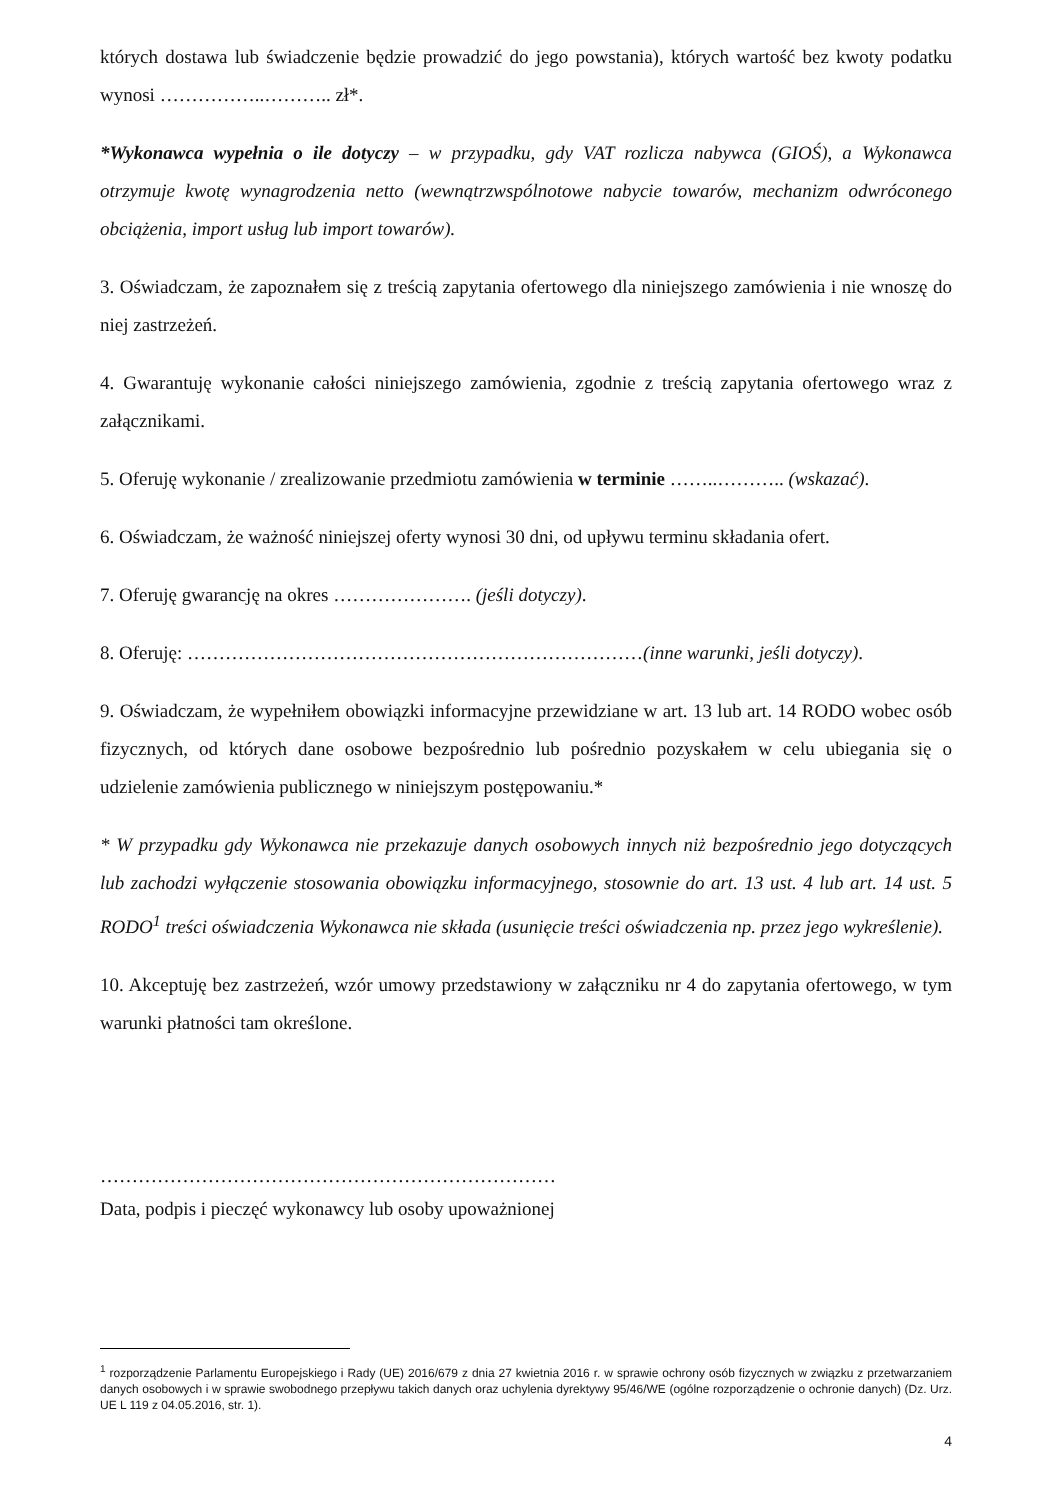których dostawa lub świadczenie będzie prowadzić do jego powstania), których wartość bez kwoty podatku wynosi ……………..……….. zł*.
*Wykonawca wypełnia o ile dotyczy – w przypadku, gdy VAT rozlicza nabywca (GIOŚ), a Wykonawca otrzymuje kwotę wynagrodzenia netto (wewnątrzwspólnotowe nabycie towarów, mechanizm odwróconego obciążenia, import usług lub import towarów).
3. Oświadczam, że zapoznałem się z treścią zapytania ofertowego dla niniejszego zamówienia i nie wnoszę do niej zastrzeżeń.
4. Gwarantuję wykonanie całości niniejszego zamówienia, zgodnie z treścią zapytania ofertowego wraz z załącznikami.
5. Oferuję wykonanie / zrealizowanie przedmiotu zamówienia w terminie ……..……….. (wskazać).
6. Oświadczam, że ważność niniejszej oferty wynosi 30 dni, od upływu terminu składania ofert.
7. Oferuję gwarancję na okres …………………. (jeśli dotyczy).
8. Oferuję: ………………………………………………………………(inne warunki, jeśli dotyczy).
9. Oświadczam, że wypełniłem obowiązki informacyjne przewidziane w art. 13 lub art. 14 RODO wobec osób fizycznych, od których dane osobowe bezpośrednio lub pośrednio pozyskałem w celu ubiegania się o udzielenie zamówienia publicznego w niniejszym postępowaniu.*
* W przypadku gdy Wykonawca nie przekazuje danych osobowych innych niż bezpośrednio jego dotyczących lub zachodzi wyłączenie stosowania obowiązku informacyjnego, stosownie do art. 13 ust. 4 lub art. 14 ust. 5 RODO<sup>1</sup> treści oświadczenia Wykonawca nie składa (usunięcie treści oświadczenia np. przez jego wykreślenie).
10. Akceptuję bez zastrzeżeń, wzór umowy przedstawiony w załączniku nr 4 do zapytania ofertowego, w tym warunki płatności tam określone.
………………………………………………………………
Data, podpis i pieczęć wykonawcy lub osoby upoważnionej
<sup>1</sup> rozporządzenie Parlamentu Europejskiego i Rady (UE) 2016/679 z dnia 27 kwietnia 2016 r. w sprawie ochrony osób fizycznych w związku z przetwarzaniem danych osobowych i w sprawie swobodnego przepływu takich danych oraz uchylenia dyrektywy 95/46/WE (ogólne rozporządzenie o ochronie danych) (Dz. Urz. UE L 119 z 04.05.2016, str. 1).
4